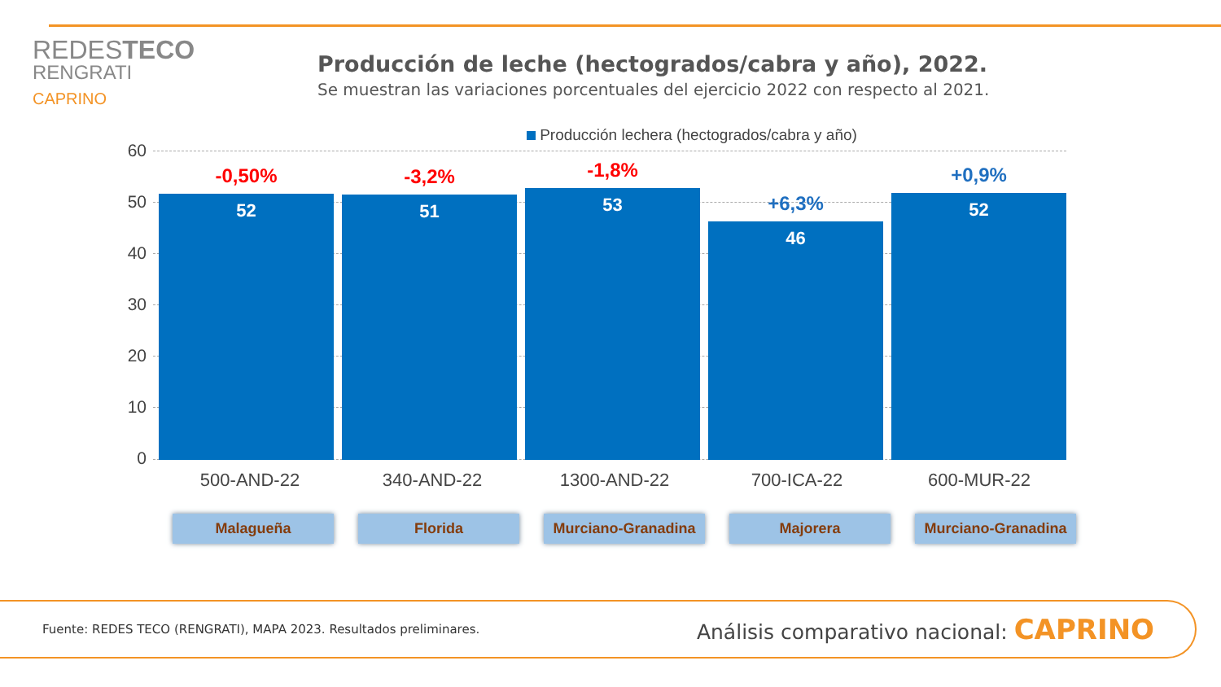REDESTECO
RENGRATI
CAPRINO
Producción de leche (hectogrados/cabra y año), 2022.
Se muestran las variaciones porcentuales del ejercicio 2022 con respecto al 2021.
Producción lechera (hectogrados/cabra y año)
60
50
40
30
20
10
0
-0,50%
52
-3,2%
51
-1,8%
53
+6,3%
46
+0,9%
52
500-AND-22 340-AND-22 1300-AND-22 700-ICA-22 600-MUR-22
Malagueña Florida Murciano-Granadina Majorera Murciano-Granadina
Fuente: REDES TECO (RENGRATI), MAPA 2023. Resultados preliminares. Análisis comparativo nacional: CAPRINO